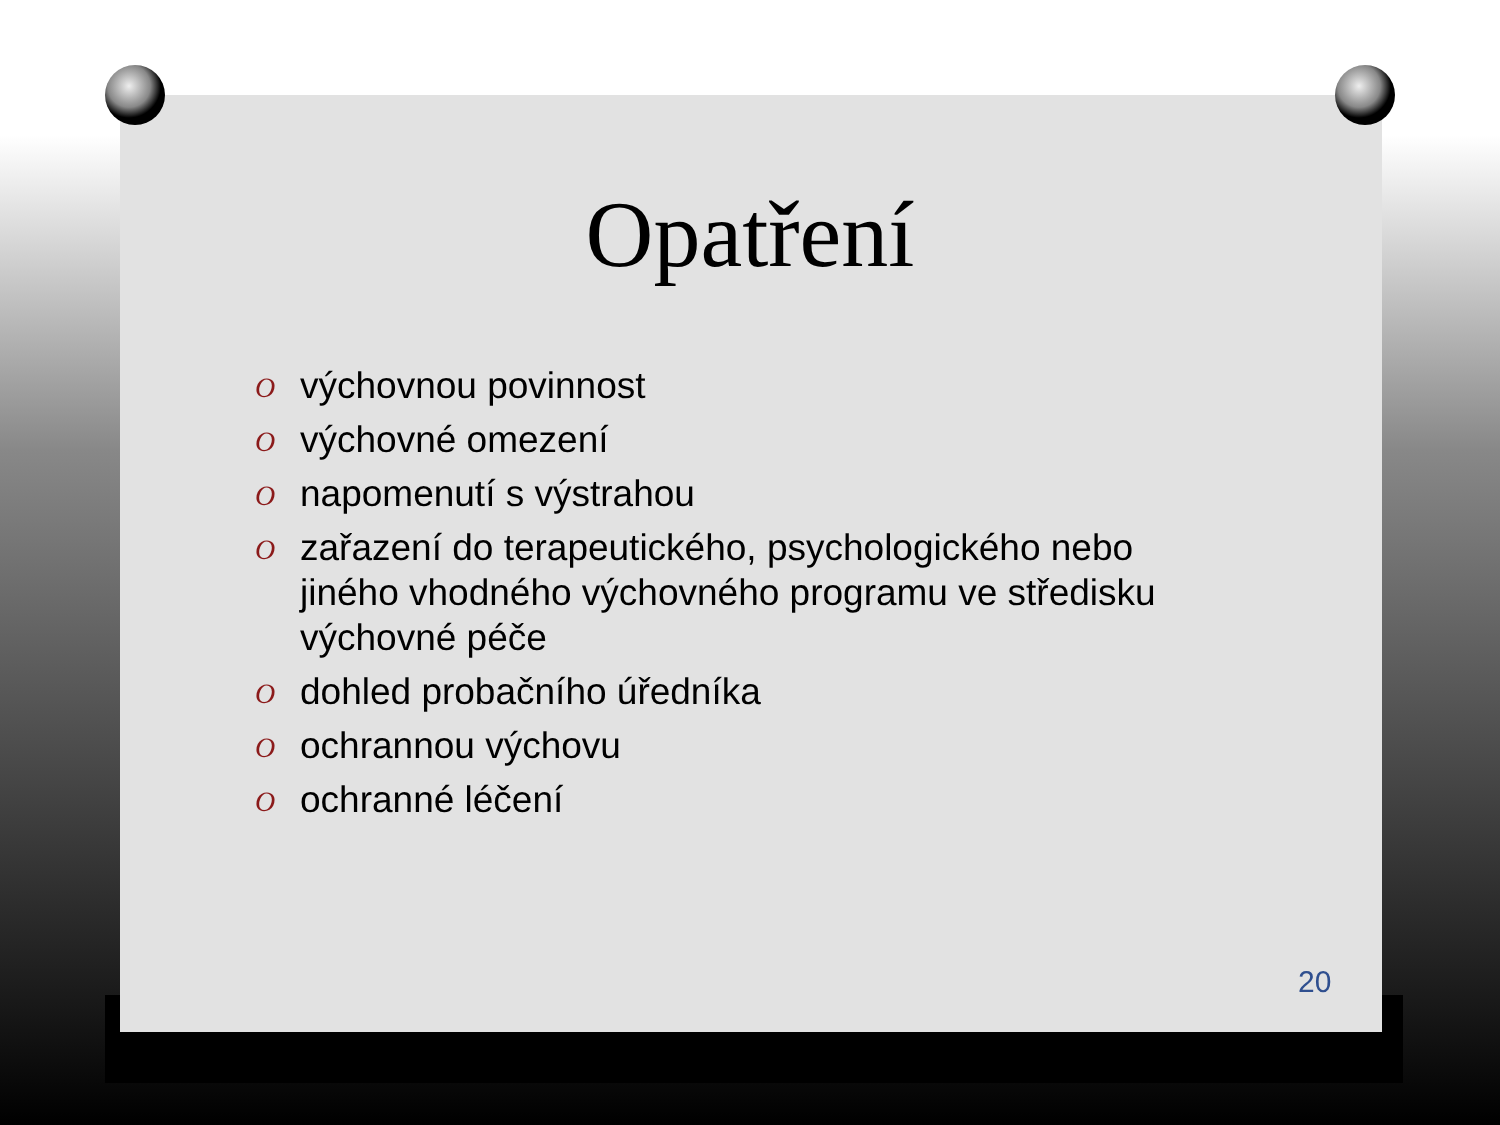Opatření
O výchovnou povinnost
O výchovné omezení
O napomenutí s výstrahou
O zařazení do terapeutického, psychologického nebo jiného vhodného výchovného programu ve středisku výchovné péče
O dohled probačního úředníka
O ochrannou výchovu
O ochranné léčení
20